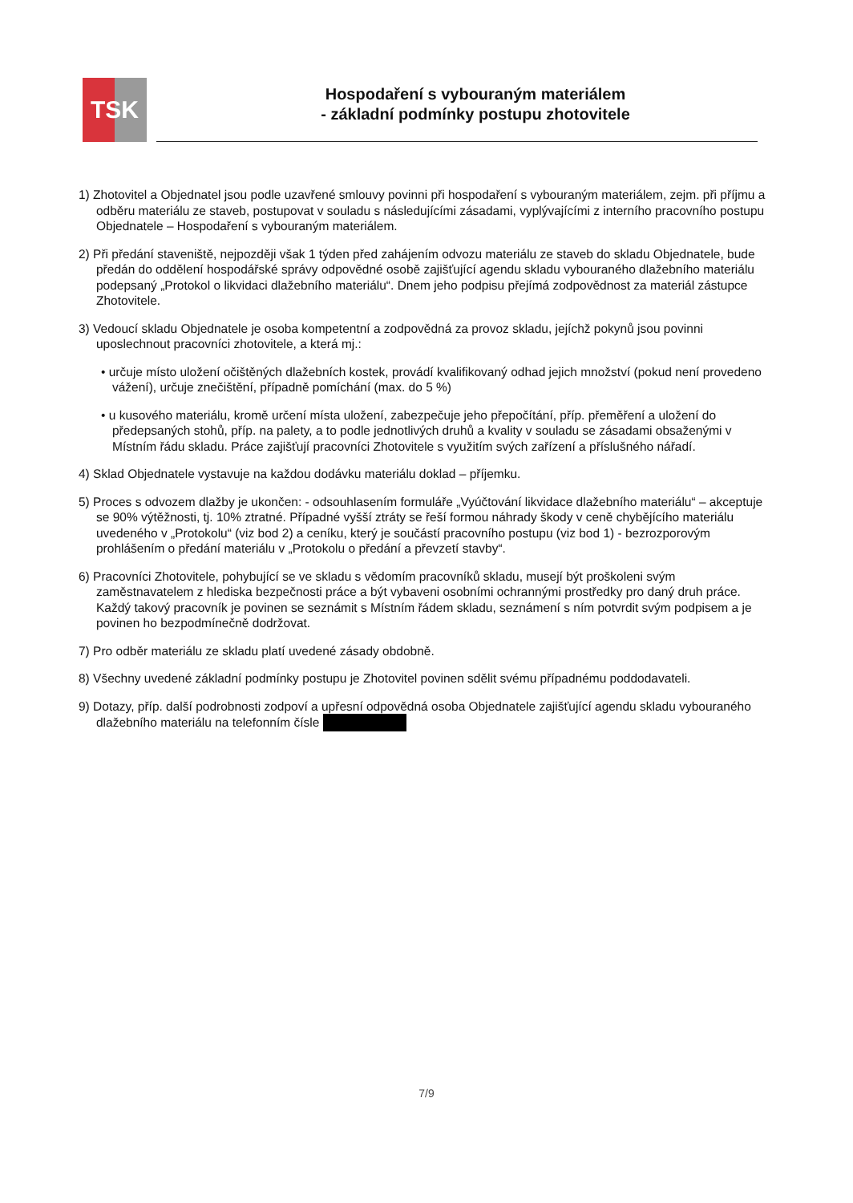TSK
Hospodaření s vybouraným materiálem
- základní podmínky postupu zhotovitele
1) Zhotovitel a Objednatel jsou podle uzavřené smlouvy povinni při hospodaření s vybouraným materiálem, zejm. při příjmu a odběru materiálu ze staveb, postupovat v souladu s následujícími zásadami, vyplývajícími z interního pracovního postupu Objednatele – Hospodaření s vybouraným materiálem.
2) Při předání staveniště, nejpozději však 1 týden před zahájením odvozu materiálu ze staveb do skladu Objednatele, bude předán do oddělení hospodářské správy odpovědné osobě zajišťující agendu skladu vybouraného dlažebního materiálu podepsaný „Protokol o likvidaci dlažebního materiálu“. Dnem jeho podpisu přejímá zodpovědnost za materiál zástupce Zhotovitele.
3) Vedoucí skladu Objednatele je osoba kompetentní a zodpovědná za provoz skladu, jejíchž pokynů jsou povinni uposlechnout pracovníci zhotovitele, a která mj.:
• určuje místo uložení očištěných dlažebních kostek, provádí kvalifikovaný odhad jejich množství (pokud není provedeno vážení), určuje znečištění, případně pomíchání (max. do 5 %)
• u kusového materiálu, kromě určení místa uložení, zabezpečuje jeho přepočítání, příp. přeměření a uložení do předepsaných stohů, příp. na palety, a to podle jednotlivých druhů a kvality v souladu se zásadami obsaženými v Místním řádu skladu. Práce zajišťují pracovníci Zhotovitele s využitím svých zařízení a příslušného nářadí.
4) Sklad Objednatele vystavuje na každou dodávku materiálu doklad – příjemku.
5) Proces s odvozem dlažby je ukončen: - odsouhlasením formuláře „Vyúčtování likvidace dlažebního materiálu“ – akceptuje se 90% výtěžnosti, tj. 10% ztratné. Případné vyšší ztráty se řeší formou náhrady škody v ceně chybějícího materiálu uvedeného v „Protokolu“ (viz bod 2) a ceníku, který je součástí pracovního postupu (viz bod 1) - bezrozporovým prohlášením o předání materiálu v „Protokolu o předání a převzetí stavby“.
6) Pracovníci Zhotovitele, pohybující se ve skladu s vědomím pracovníků skladu, musejí být proškoleni svým zaměstnavatelem z hlediska bezpečnosti práce a být vybaveni osobními ochrannými prostředky pro daný druh práce. Každý takový pracovník je povinen se seznámit s Místním řádem skladu, seznámení s ním potvrdit svým podpisem a je povinen ho bezpodmínečně dodržovat.
7) Pro odběr materiálu ze skladu platí uvedené zásady obdobně.
8) Všechny uvedené základní podmínky postupu je Zhotovitel povinen sdělit svému případnému poddodavateli.
9) Dotazy, příp. další podrobnosti zodpoví a upřesní odpovědná osoba Objednatele zajišťující agendu skladu vybouraného dlažebního materiálu na telefonním čísle
7/9